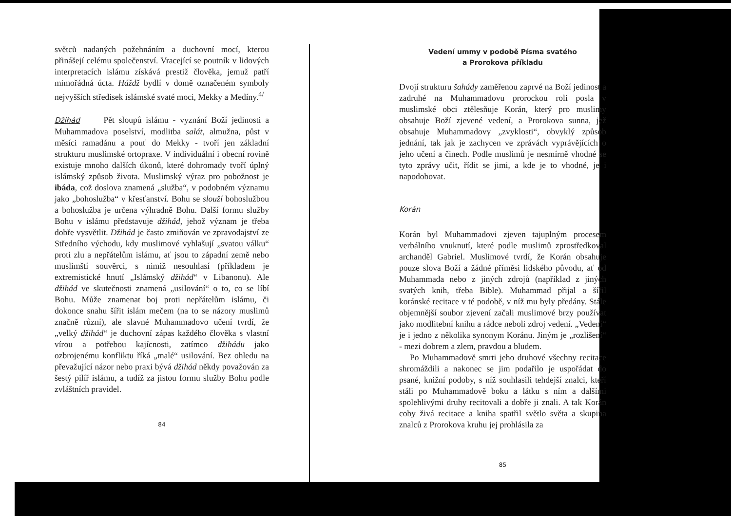světců nadaných požehnáním a duchovní mocí, kterou přinášejí celému společenství. Vracející se poutník v lidových interpretacích islámu získává prestiž člověka, jemuž patří mimořádná úcta. Háždž bydlí v domě označeném symboly nejvyšších středisek islámské svaté moci, Mekky a Medíny.<sup>4/</sup>
Džihád Pět sloupů islámu - vyznání Boží jedinosti a Muhammadova poselství, modlitba salát, almužna, půst v měsíci ramadánu a pouť do Mekky - tvoří jen základní strukturu muslimské ortopraxe. V individuální i obecní rovině existuje mnoho dalších úkonů, které dohromady tvoří úplný islámský způsob života. Muslimský výraz pro pobožnost je ibáda, což doslova znamená „služba“, v podobném významu jako „bohoslužba“ v křesťanství. Bohu se slouží bohoslužbou a bohoslužba je určena výhradně Bohu. Další formu služby Bohu v islámu představuje džihád, jehož význam je třeba dobře vysvětlit. Džihád je často zmiňován ve zpravodajství ze Středního východu, kdy muslimové vyhlašují „svatou válku“ proti zlu a nepřátelům islámu, ať jsou to západní země nebo muslimští souvěrci, s nimiž nesouhlasí (příkladem je extremistické hnutí „Islámský džihád“ v Libanonu). Ale džihád ve skutečnosti znamená „usilování“ o to, co se líbí Bohu. Může znamenat boj proti nepřátelům islámu, či dokonce snahu šířit islám mečem (na to se názory muslimů značně různí), ale slavné Muhammadovo učení tvrdí, že „velký džihád“ je duchovní zápas každého člověka s vlastní vírou a potřebou kajícnosti, zatímco džihádu jako ozbrojenému konfliktu říká „malé“ usilování. Bez ohledu na převažující názor nebo praxi bývá džihád někdy považován za šestý pilíř islámu, a tudíž za jistou formu služby Bohu podle zvláštních pravidel.
84
Vedení ummy v podobě Písma svatého
a Prorokova příkladu
Dvojí strukturu šahády zaměřenou zaprvé na Boží jedinost a zadruhé na Muhammadovu prorockou roli posla v muslimské obci ztělesňuje Korán, který pro muslimy obsahuje Boží zjevené vedení, a Prorokova sunna, jež obsahuje Muhammadovy „zvyklosti“, obvyklý způsob jednání, tak jak je zachycen ve zprávách vyprávějících o jeho učení a činech. Podle muslimů je nesmírně vhodné se tyto zprávy učit, řídit se jimi, a kde je to vhodné, je i napodobovat.
Korán
Korán byl Muhammadovi zjeven tajuplným procesem verbálního vnuknutí, které podle muslimů zprostředkoval archanděl Gabriel. Muslimové tvrdí, že Korán obsahuje pouze slova Boží a žádné příměsi lidského původu, ať od Muhammada nebo z jiných zdrojů (například z jiných svatých knih, třeba Bible). Muhammad přijal a šířil koránské recitace v té podobě, v níž mu byly předány. Stále objemnější soubor zjevení začali muslimové brzy používat jako modlitební knihu a rádce neboli zdroj vedení. „Vedení“ je i jedno z několika synonym Koránu. Jiným je „rozlišení“ - mezi dobrem a zlem, pravdou a bludem.
Po Muhammadově smrti jeho druhové všechny recitace shromáždili a nakonec se jim podařilo je uspořádat do psané, knižní podoby, s níž souhlasili tehdejší znalci, kteří stáli po Muhammadově boku a látku s ním a dalšími spolehlivými druhy recitovali a dobře ji znali. A tak Korán coby živá recitace a kniha spatřil světlo světa a skupina znalců z Prorokova kruhu jej prohlásila za
85